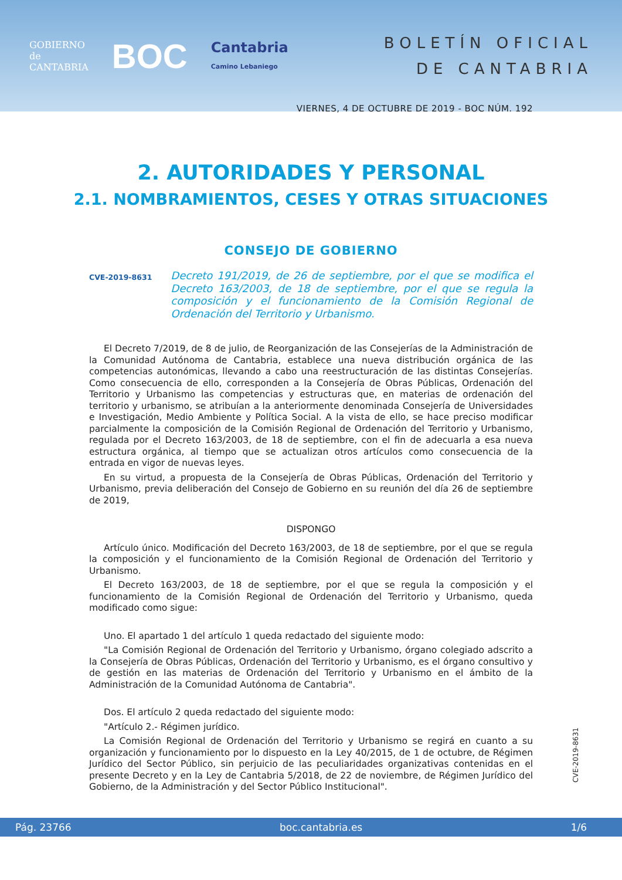GOBIERNO
de
CANTABRIA
BOC
Cantabria
Camino Lebaniego
BOLETÍN OFICIAL
DE CANTABRIA
VIERNES, 4 DE OCTUBRE DE 2019 - BOC NÚM. 192
2. AUTORIDADES Y PERSONAL
2.1. NOMBRAMIENTOS, CESES Y OTRAS SITUACIONES
CONSEJO DE GOBIERNO
CVE-2019-8631 Decreto 191/2019, de 26 de septiembre, por el que se modifica el Decreto 163/2003, de 18 de septiembre, por el que se regula la composición y el funcionamiento de la Comisión Regional de Ordenación del Territorio y Urbanismo.
El Decreto 7/2019, de 8 de julio, de Reorganización de las Consejerías de la Administración de la Comunidad Autónoma de Cantabria, establece una nueva distribución orgánica de las competencias autonómicas, llevando a cabo una reestructuración de las distintas Consejerías. Como consecuencia de ello, corresponden a la Consejería de Obras Públicas, Ordenación del Territorio y Urbanismo las competencias y estructuras que, en materias de ordenación del territorio y urbanismo, se atribuían a la anteriormente denominada Consejería de Universidades e Investigación, Medio Ambiente y Política Social. A la vista de ello, se hace preciso modificar parcialmente la composición de la Comisión Regional de Ordenación del Territorio y Urbanismo, regulada por el Decreto 163/2003, de 18 de septiembre, con el fin de adecuarla a esa nueva estructura orgánica, al tiempo que se actualizan otros artículos como consecuencia de la entrada en vigor de nuevas leyes.
En su virtud, a propuesta de la Consejería de Obras Públicas, Ordenación del Territorio y Urbanismo, previa deliberación del Consejo de Gobierno en su reunión del día 26 de septiembre de 2019,
DISPONGO
Artículo único. Modificación del Decreto 163/2003, de 18 de septiembre, por el que se regula la composición y el funcionamiento de la Comisión Regional de Ordenación del Territorio y Urbanismo.
El Decreto 163/2003, de 18 de septiembre, por el que se regula la composición y el funcionamiento de la Comisión Regional de Ordenación del Territorio y Urbanismo, queda modificado como sigue:
Uno. El apartado 1 del artículo 1 queda redactado del siguiente modo:
"La Comisión Regional de Ordenación del Territorio y Urbanismo, órgano colegiado adscrito a la Consejería de Obras Públicas, Ordenación del Territorio y Urbanismo, es el órgano consultivo y de gestión en las materias de Ordenación del Territorio y Urbanismo en el ámbito de la Administración de la Comunidad Autónoma de Cantabria".
Dos. El artículo 2 queda redactado del siguiente modo:
"Artículo 2.- Régimen jurídico.
La Comisión Regional de Ordenación del Territorio y Urbanismo se regirá en cuanto a su organización y funcionamiento por lo dispuesto en la Ley 40/2015, de 1 de octubre, de Régimen Jurídico del Sector Público, sin perjuicio de las peculiaridades organizativas contenidas en el presente Decreto y en la Ley de Cantabria 5/2018, de 22 de noviembre, de Régimen Jurídico del Gobierno, de la Administración y del Sector Público Institucional".
CVE-2019-8631
Pág. 23766 boc.cantabria.es 1/6